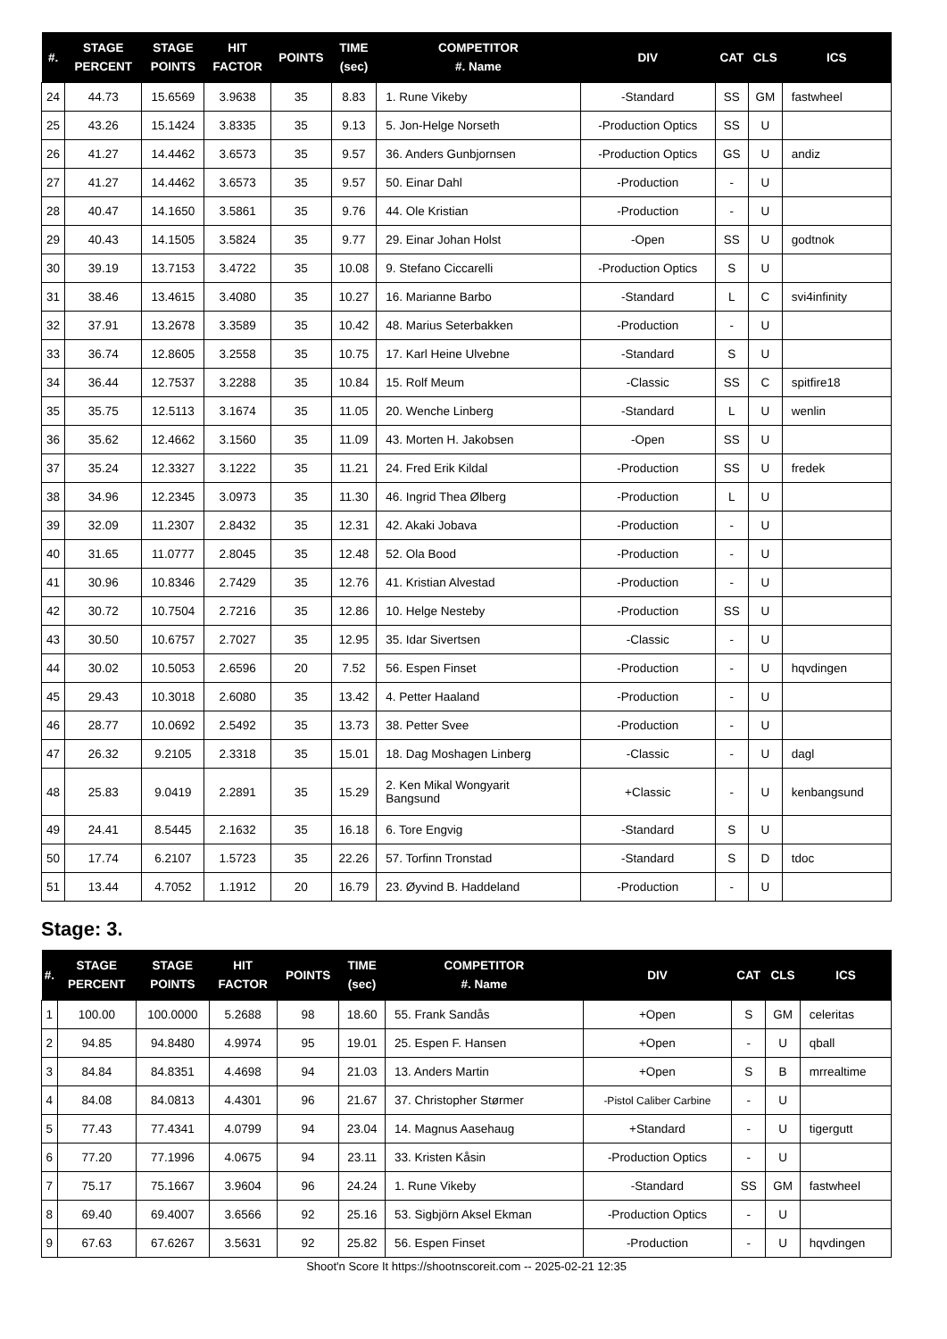| #. | STAGE PERCENT | STAGE POINTS | HIT FACTOR | POINTS | TIME (sec) | COMPETITOR #. Name | DIV | CAT | CLS | ICS |
| --- | --- | --- | --- | --- | --- | --- | --- | --- | --- | --- |
| 24 | 44.73 | 15.6569 | 3.9638 | 35 | 8.83 | 1. Rune Vikeby | -Standard | SS | GM | fastwheel |
| 25 | 43.26 | 15.1424 | 3.8335 | 35 | 9.13 | 5. Jon-Helge Norseth | -Production Optics | SS | U | |
| 26 | 41.27 | 14.4462 | 3.6573 | 35 | 9.57 | 36. Anders Gunbjornsen | -Production Optics | GS | U | andiz |
| 27 | 41.27 | 14.4462 | 3.6573 | 35 | 9.57 | 50. Einar Dahl | -Production | - | U | |
| 28 | 40.47 | 14.1650 | 3.5861 | 35 | 9.76 | 44. Ole Kristian | -Production | - | U | |
| 29 | 40.43 | 14.1505 | 3.5824 | 35 | 9.77 | 29. Einar Johan Holst | -Open | SS | U | godtnok |
| 30 | 39.19 | 13.7153 | 3.4722 | 35 | 10.08 | 9. Stefano Ciccarelli | -Production Optics | S | U | |
| 31 | 38.46 | 13.4615 | 3.4080 | 35 | 10.27 | 16. Marianne Barbo | -Standard | L | C | svi4infinity |
| 32 | 37.91 | 13.2678 | 3.3589 | 35 | 10.42 | 48. Marius Seterbakken | -Production | - | U | |
| 33 | 36.74 | 12.8605 | 3.2558 | 35 | 10.75 | 17. Karl Heine Ulvebne | -Standard | S | U | |
| 34 | 36.44 | 12.7537 | 3.2288 | 35 | 10.84 | 15. Rolf Meum | -Classic | SS | C | spitfire18 |
| 35 | 35.75 | 12.5113 | 3.1674 | 35 | 11.05 | 20. Wenche Linberg | -Standard | L | U | wenlin |
| 36 | 35.62 | 12.4662 | 3.1560 | 35 | 11.09 | 43. Morten H. Jakobsen | -Open | SS | U | |
| 37 | 35.24 | 12.3327 | 3.1222 | 35 | 11.21 | 24. Fred Erik Kildal | -Production | SS | U | fredek |
| 38 | 34.96 | 12.2345 | 3.0973 | 35 | 11.30 | 46. Ingrid Thea Ølberg | -Production | L | U | |
| 39 | 32.09 | 11.2307 | 2.8432 | 35 | 12.31 | 42. Akaki Jobava | -Production | - | U | |
| 40 | 31.65 | 11.0777 | 2.8045 | 35 | 12.48 | 52. Ola Bood | -Production | - | U | |
| 41 | 30.96 | 10.8346 | 2.7429 | 35 | 12.76 | 41. Kristian Alvestad | -Production | - | U | |
| 42 | 30.72 | 10.7504 | 2.7216 | 35 | 12.86 | 10. Helge Nesteby | -Production | SS | U | |
| 43 | 30.50 | 10.6757 | 2.7027 | 35 | 12.95 | 35. Idar Sivertsen | -Classic | - | U | |
| 44 | 30.02 | 10.5053 | 2.6596 | 20 | 7.52 | 56. Espen Finset | -Production | - | U | hqvdingen |
| 45 | 29.43 | 10.3018 | 2.6080 | 35 | 13.42 | 4. Petter Haaland | -Production | - | U | |
| 46 | 28.77 | 10.0692 | 2.5492 | 35 | 13.73 | 38. Petter Svee | -Production | - | U | |
| 47 | 26.32 | 9.2105 | 2.3318 | 35 | 15.01 | 18. Dag Moshagen Linberg | -Classic | - | U | dagl |
| 48 | 25.83 | 9.0419 | 2.2891 | 35 | 15.29 | 2. Ken Mikal Wongyarit Bangsund | +Classic | - | U | kenbangsund |
| 49 | 24.41 | 8.5445 | 2.1632 | 35 | 16.18 | 6. Tore Engvig | -Standard | S | U | |
| 50 | 17.74 | 6.2107 | 1.5723 | 35 | 22.26 | 57. Torfinn Tronstad | -Standard | S | D | tdoc |
| 51 | 13.44 | 4.7052 | 1.1912 | 20 | 16.79 | 23. Øyvind B. Haddeland | -Production | - | U | |
Stage: 3.
| #. | STAGE PERCENT | STAGE POINTS | HIT FACTOR | POINTS | TIME (sec) | COMPETITOR #. Name | DIV | CAT | CLS | ICS |
| --- | --- | --- | --- | --- | --- | --- | --- | --- | --- | --- |
| 1 | 100.00 | 100.0000 | 5.2688 | 98 | 18.60 | 55. Frank Sandås | +Open | S | GM | celeritas |
| 2 | 94.85 | 94.8480 | 4.9974 | 95 | 19.01 | 25. Espen F. Hansen | +Open | - | U | qball |
| 3 | 84.84 | 84.8351 | 4.4698 | 94 | 21.03 | 13. Anders Martin | +Open | S | B | mrrealtime |
| 4 | 84.08 | 84.0813 | 4.4301 | 96 | 21.67 | 37. Christopher Størmer | -Pistol Caliber Carbine | - | U | |
| 5 | 77.43 | 77.4341 | 4.0799 | 94 | 23.04 | 14. Magnus Aasehaug | +Standard | - | U | tigergutt |
| 6 | 77.20 | 77.1996 | 4.0675 | 94 | 23.11 | 33. Kristen Kåsin | -Production Optics | - | U | |
| 7 | 75.17 | 75.1667 | 3.9604 | 96 | 24.24 | 1. Rune Vikeby | -Standard | SS | GM | fastwheel |
| 8 | 69.40 | 69.4007 | 3.6566 | 92 | 25.16 | 53. Sigbjörn Aksel Ekman | -Production Optics | - | U | |
| 9 | 67.63 | 67.6267 | 3.5631 | 92 | 25.82 | 56. Espen Finset | -Production | - | U | hqvdingen |
Shoot'n Score It https://shootnscoreit.com -- 2025-02-21 12:35